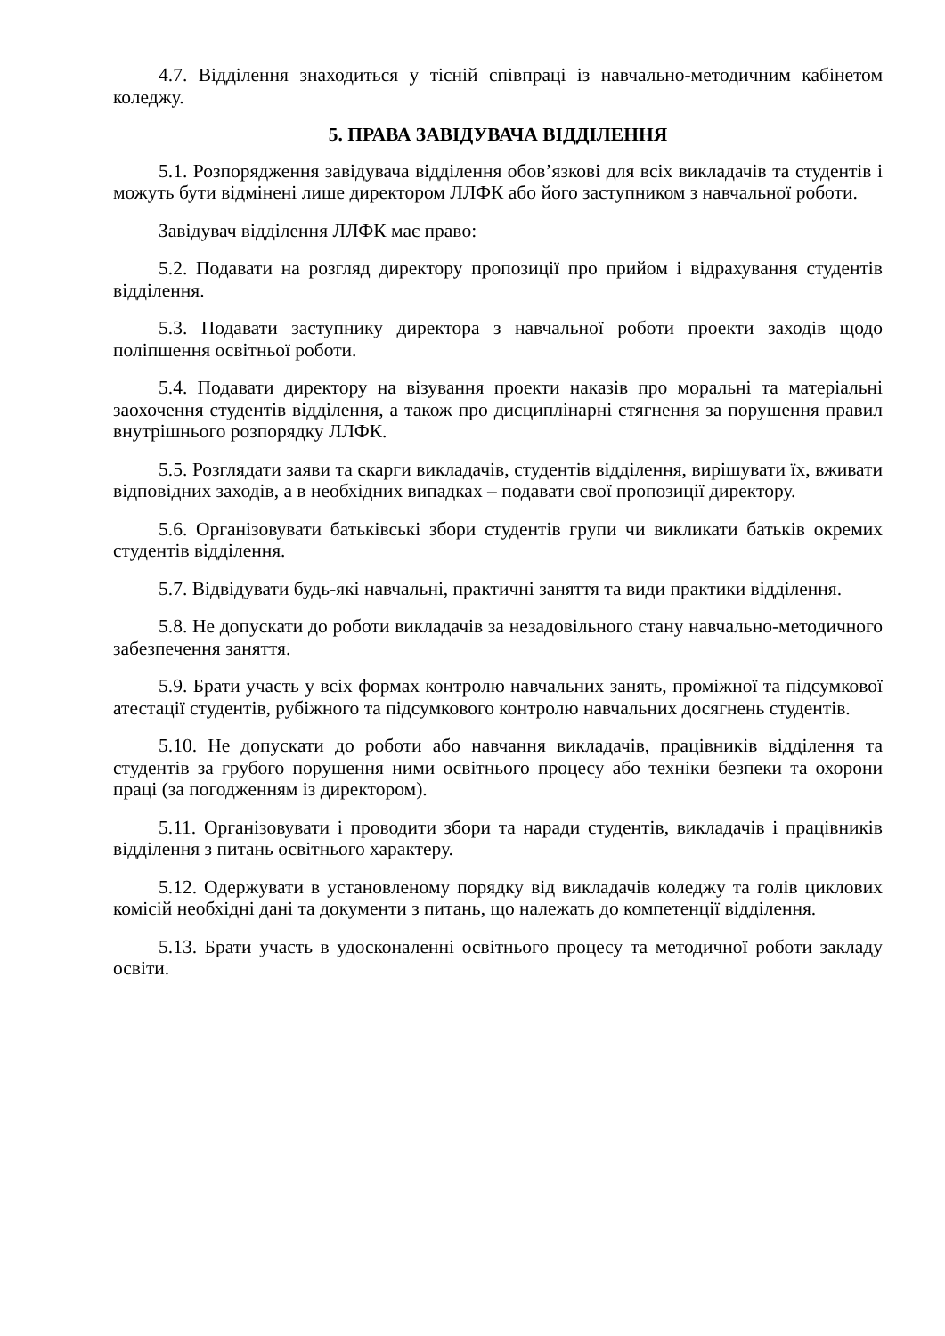4.7. Відділення знаходиться у тісній співпраці із навчально-методичним кабінетом коледжу.
5. ПРАВА ЗАВІДУВАЧА ВІДДІЛЕННЯ
5.1. Розпорядження завідувача відділення обов’язкові для всіх викладачів та студентів і можуть бути відмінені лише директором ЛЛФК або його заступником з навчальної роботи.
Завідувач відділення ЛЛФК має право:
5.2. Подавати на розгляд директору пропозиції про прийом і відрахування студентів відділення.
5.3. Подавати заступнику директора з навчальної роботи проекти заходів щодо поліпшення освітньої роботи.
5.4. Подавати директору на візування проекти наказів про моральні та матеріальні заохочення студентів відділення, а також про дисциплінарні стягнення за порушення правил внутрішнього розпорядку ЛЛФК.
5.5. Розглядати заяви та скарги викладачів, студентів відділення, вирішувати їх, вживати відповідних заходів, а в необхідних випадках – подавати свої пропозиції директору.
5.6. Організовувати батьківські збори студентів групи чи викликати батьків окремих студентів відділення.
5.7. Відвідувати будь-які навчальні, практичні заняття та види практики відділення.
5.8. Не допускати до роботи викладачів за незадовільного стану навчально-методичного забезпечення заняття.
5.9. Брати участь у всіх формах контролю навчальних занять, проміжної та підсумкової атестації студентів, рубіжного та підсумкового контролю навчальних досягнень студентів.
5.10. Не допускати до роботи або навчання викладачів, працівників відділення та студентів за грубого порушення ними освітнього процесу або техніки безпеки та охорони праці (за погодженням із директором).
5.11. Організовувати і проводити збори та наради студентів, викладачів і працівників відділення з питань освітнього характеру.
5.12. Одержувати в установленому порядку від викладачів коледжу та голів циклових комісій необхідні дані та документи з питань, що належать до компетенції відділення.
5.13. Брати участь в удосконаленні освітнього процесу та методичної роботи закладу освіти.